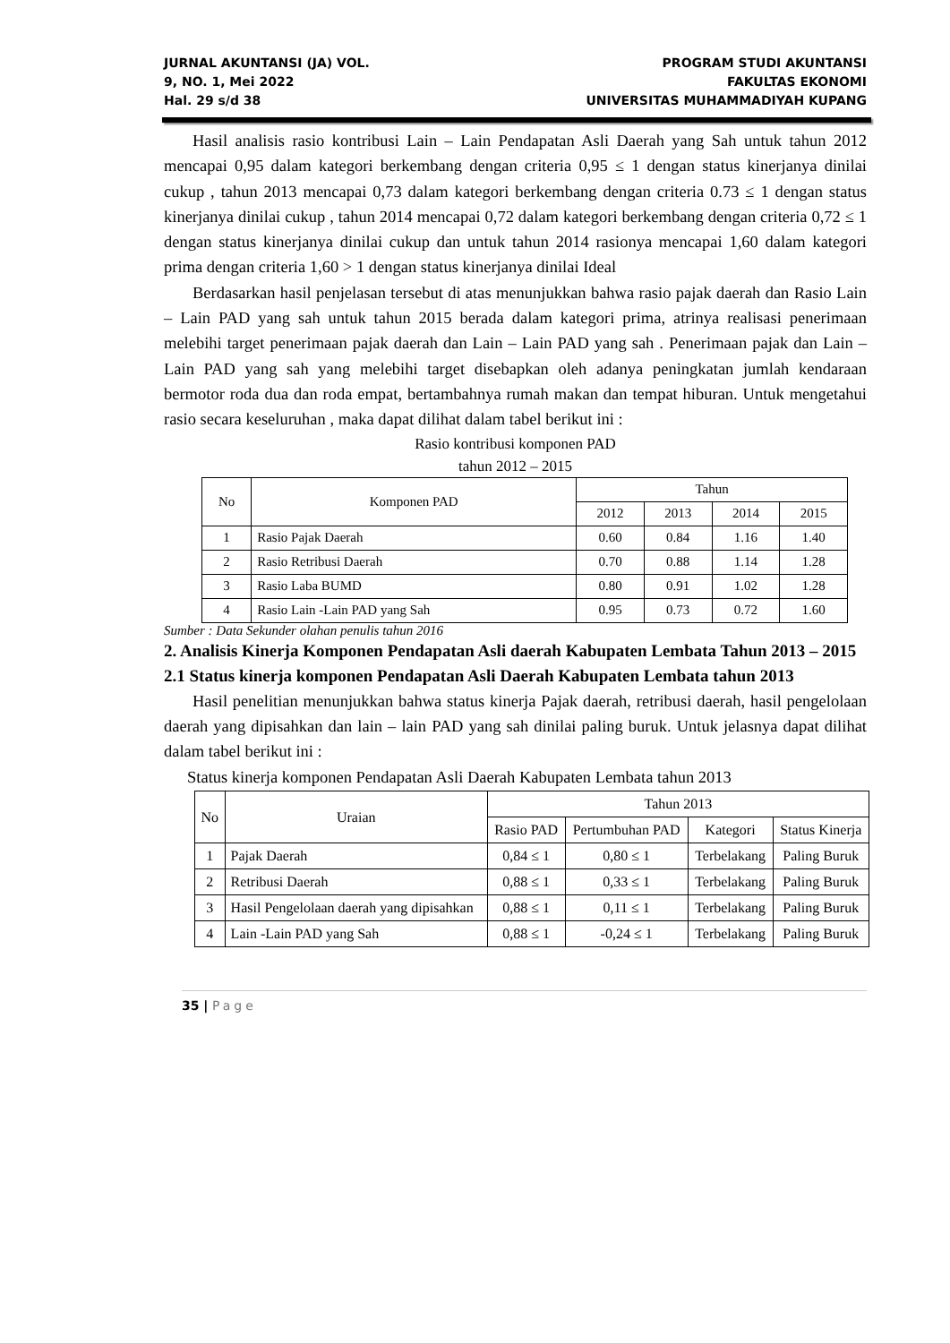JURNAL AKUNTANSI (JA) VOL.
9, NO. 1, Mei 2022
Hal. 29 s/d 38
PROGRAM STUDI AKUNTANSI
FAKULTAS EKONOMI
UNIVERSITAS MUHAMMADIYAH KUPANG
Hasil analisis rasio kontribusi Lain – Lain Pendapatan Asli Daerah yang Sah untuk tahun 2012 mencapai 0,95 dalam kategori berkembang dengan criteria 0,95 ≤ 1 dengan status kinerjanya dinilai cukup , tahun 2013 mencapai 0,73 dalam kategori berkembang dengan criteria 0.73 ≤ 1 dengan status kinerjanya dinilai cukup , tahun 2014 mencapai 0,72 dalam kategori berkembang dengan criteria 0,72 ≤ 1 dengan status kinerjanya dinilai cukup dan untuk tahun 2014 rasionya mencapai 1,60 dalam kategori prima dengan criteria 1,60 > 1 dengan status kinerjanya dinilai Ideal
Berdasarkan hasil penjelasan tersebut di atas menunjukkan bahwa rasio pajak daerah dan Rasio Lain – Lain PAD yang sah untuk tahun 2015 berada dalam kategori prima, atrinya realisasi penerimaan melebihi target penerimaan pajak daerah dan Lain – Lain PAD yang sah . Penerimaan pajak dan Lain – Lain PAD yang sah yang melebihi target disebapkan oleh adanya peningkatan jumlah kendaraan bermotor roda dua dan roda empat, bertambahnya rumah makan dan tempat hiburan. Untuk mengetahui rasio secara keseluruhan , maka dapat dilihat dalam tabel berikut ini :
Rasio kontribusi komponen PAD
tahun 2012 – 2015
| No | Komponen PAD | Tahun | | | |
| --- | --- | --- | --- | --- | --- |
| | | 2012 | 2013 | 2014 | 2015 |
| 1 | Rasio Pajak Daerah | 0.60 | 0.84 | 1.16 | 1.40 |
| 2 | Rasio Retribusi Daerah | 0.70 | 0.88 | 1.14 | 1.28 |
| 3 | Rasio Laba BUMD | 0.80 | 0.91 | 1.02 | 1.28 |
| 4 | Rasio Lain -Lain PAD yang Sah | 0.95 | 0.73 | 0.72 | 1.60 |
Sumber : Data Sekunder olahan penulis tahun 2016
2. Analisis Kinerja Komponen Pendapatan Asli daerah Kabupaten Lembata Tahun 2013 – 2015
2.1 Status kinerja komponen Pendapatan Asli Daerah Kabupaten Lembata tahun 2013
Hasil penelitian menunjukkan bahwa status kinerja Pajak daerah, retribusi daerah, hasil pengelolaan daerah yang dipisahkan dan lain – lain PAD yang sah dinilai paling buruk. Untuk jelasnya dapat dilihat dalam tabel berikut ini :
Status kinerja komponen Pendapatan Asli Daerah Kabupaten Lembata tahun 2013
| No | Uraian | Tahun 2013 | | | |
| --- | --- | --- | --- | --- | --- |
| | | Rasio PAD | Pertumbuhan PAD | Kategori | Status Kinerja |
| 1 | Pajak Daerah | 0,84 ≤ 1 | 0,80 ≤ 1 | Terbelakang | Paling Buruk |
| 2 | Retribusi Daerah | 0,88 ≤ 1 | 0,33 ≤ 1 | Terbelakang | Paling Buruk |
| 3 | Hasil Pengelolaan daerah yang dipisahkan | 0,88 ≤ 1 | 0,11 ≤ 1 | Terbelakang | Paling Buruk |
| 4 | Lain -Lain PAD yang Sah | 0,88 ≤ 1 | -0,24 ≤ 1 | Terbelakang | Paling Buruk |
35 | Page